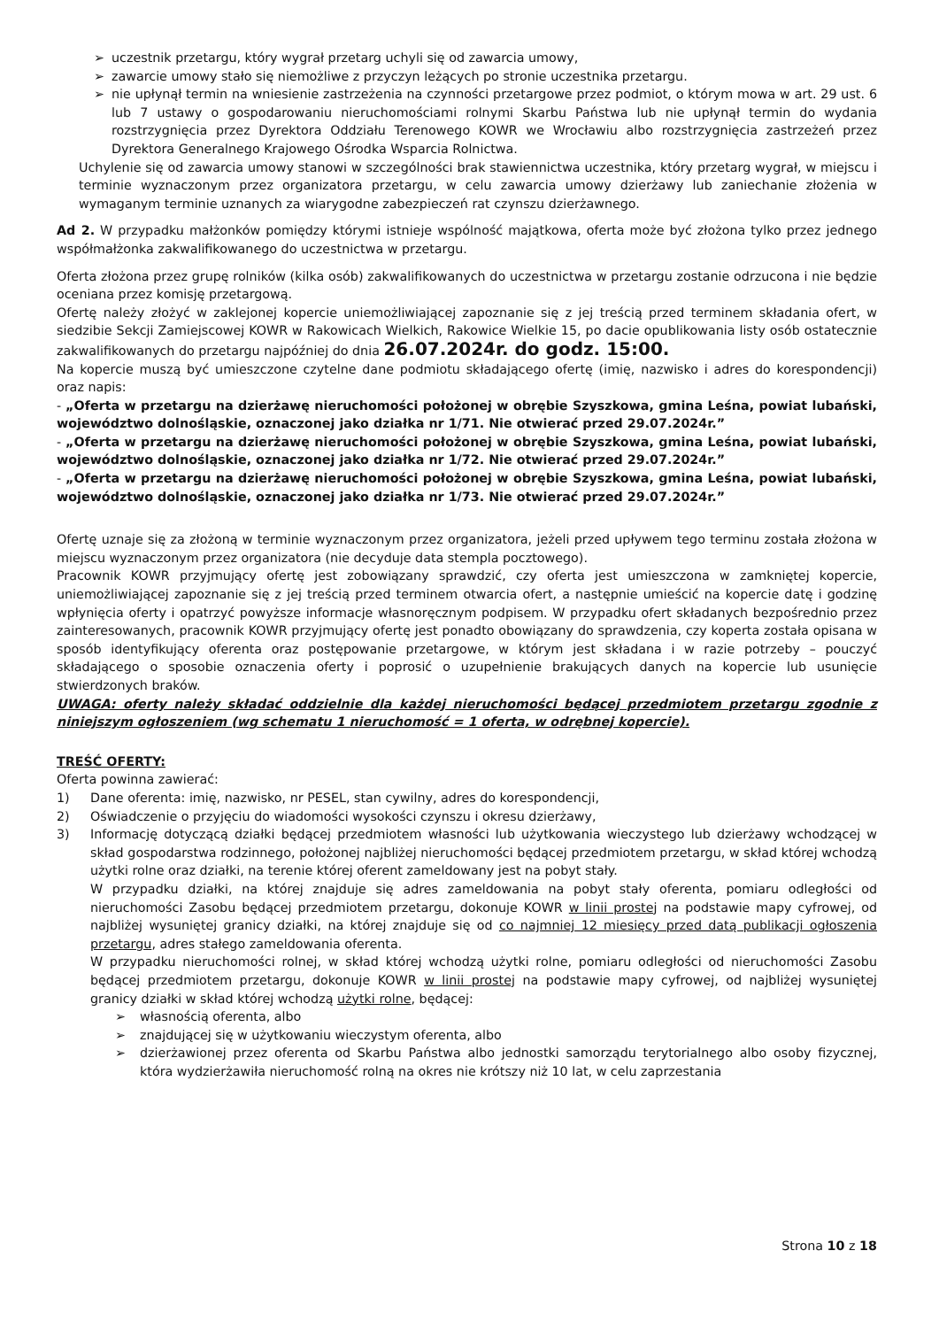➢ uczestnik przetargu, który wygrał przetarg uchyli się od zawarcia umowy,
➢ zawarcie umowy stało się niemożliwe z przyczyn leżących po stronie uczestnika przetargu.
➢ nie upłynął termin na wniesienie zastrzeżenia na czynności przetargowe przez podmiot, o którym mowa w art. 29 ust. 6 lub 7 ustawy o gospodarowaniu nieruchomościami rolnymi Skarbu Państwa lub nie upłynął termin do wydania rozstrzygnięcia przez Dyrektora Oddziału Terenowego KOWR we Wrocławiu albo rozstrzygnięcia zastrzeżeń przez Dyrektora Generalnego Krajowego Ośrodka Wsparcia Rolnictwa.
Uchylenie się od zawarcia umowy stanowi w szczególności brak stawiennictwa uczestnika, który przetarg wygrał, w miejscu i terminie wyznaczonym przez organizatora przetargu, w celu zawarcia umowy dzierżawy lub zaniechanie złożenia w wymaganym terminie uznanych za wiarygodne zabezpieczeń rat czynszu dzierżawnego.
Ad 2. W przypadku małżonków pomiędzy którymi istnieje wspólność majątkowa, oferta może być złożona tylko przez jednego współmałżonka zakwalifikowanego do uczestnictwa w przetargu.
Oferta złożona przez grupę rolników (kilka osób) zakwalifikowanych do uczestnictwa w przetargu zostanie odrzucona i nie będzie oceniana przez komisję przetargową.
Ofertę należy złożyć w zaklejonej kopercie uniemożliwiającej zapoznanie się z jej treścią przed terminem składania ofert, w siedzibie Sekcji Zamiejscowej KOWR w Rakowicach Wielkich, Rakowice Wielkie 15, po dacie opublikowania listy osób ostatecznie zakwalifikowanych do przetargu najpóźniej do dnia 26.07.2024r. do godz. 15:00.
Na kopercie muszą być umieszczone czytelne dane podmiotu składającego ofertę (imię, nazwisko i adres do korespondencji) oraz napis:
- „Oferta w przetargu na dzierżawę nieruchomości położonej w obrębie Szyszkowa, gmina Leśna, powiat lubański, województwo dolnośląskie, oznaczonej jako działka nr 1/71. Nie otwierać przed 29.07.2024r.”
- „Oferta w przetargu na dzierżawę nieruchomości położonej w obrębie Szyszkowa, gmina Leśna, powiat lubański, województwo dolnośląskie, oznaczonej jako działka nr 1/72. Nie otwierać przed 29.07.2024r.”
- „Oferta w przetargu na dzierżawę nieruchomości położonej w obrębie Szyszkowa, gmina Leśna, powiat lubański, województwo dolnośląskie, oznaczonej jako działka nr 1/73. Nie otwierać przed 29.07.2024r.”
Ofertę uznaje się za złożoną w terminie wyznaczonym przez organizatora, jeżeli przed upływem tego terminu została złożona w miejscu wyznaczonym przez organizatora (nie decyduje data stempla pocztowego).
Pracownik KOWR przyjmujący ofertę jest zobowiązany sprawdzić, czy oferta jest umieszczona w zamkniętej kopercie, uniemożliwiającej zapoznanie się z jej treścią przed terminem otwarcia ofert, a następnie umieścić na kopercie datę i godzinę wpłynięcia oferty i opatrzyć powyższe informacje własnoręcznym podpisem. W przypadku ofert składanych bezpośrednio przez zainteresowanych, pracownik KOWR przyjmujący ofertę jest ponadto obowiązany do sprawdzenia, czy koperta została opisana w sposób identyfikujący oferenta oraz postępowanie przetargowe, w którym jest składana i w razie potrzeby – pouczyć składającego o sposobie oznaczenia oferty i poprosić o uzupełnienie brakujących danych na kopercie lub usunięcie stwierdzonych braków.
UWAGA: oferty należy składać oddzielnie dla każdej nieruchomości będącej przedmiotem przetargu zgodnie z niniejszym ogłoszeniem (wg schematu 1 nieruchomość = 1 oferta, w odrębnej kopercie).
TREŚĆ OFERTY:
Oferta powinna zawierać:
1) Dane oferenta: imię, nazwisko, nr PESEL, stan cywilny, adres do korespondencji,
2) Oświadczenie o przyjęciu do wiadomości wysokości czynszu i okresu dzierżawy,
3) Informację dotyczącą działki będącej przedmiotem własności lub użytkowania wieczystego lub dzierżawy wchodzącej w skład gospodarstwa rodzinnego, położonej najbliżej nieruchomości będącej przedmiotem przetargu, w skład której wchodzą użytki rolne oraz działki, na terenie której oferent zameldowany jest na pobyt stały.
W przypadku działki, na której znajduje się adres zameldowania na pobyt stały oferenta, pomiaru odległości od nieruchomości Zasobu będącej przedmiotem przetargu, dokonuje KOWR w linii prostej na podstawie mapy cyfrowej, od najbliżej wysuniętej granicy działki, na której znajduje się od co najmniej 12 miesięcy przed datą publikacji ogłoszenia przetargu, adres stałego zameldowania oferenta.
W przypadku nieruchomości rolnej, w skład której wchodzą użytki rolne, pomiaru odległości od nieruchomości Zasobu będącej przedmiotem przetargu, dokonuje KOWR w linii prostej na podstawie mapy cyfrowej, od najbliżej wysuniętej granicy działki w skład której wchodzą użytki rolne, będącej:
➢ własnością oferenta, albo
➢ znajdującej się w użytkowaniu wieczystym oferenta, albo
➢ dzierżawionej przez oferenta od Skarbu Państwa albo jednostki samorządu terytorialnego albo osoby fizycznej, która wydzierżawiła nieruchomość rolną na okres nie krótszy niż 10 lat, w celu zaprzestania
Strona 10 z 18